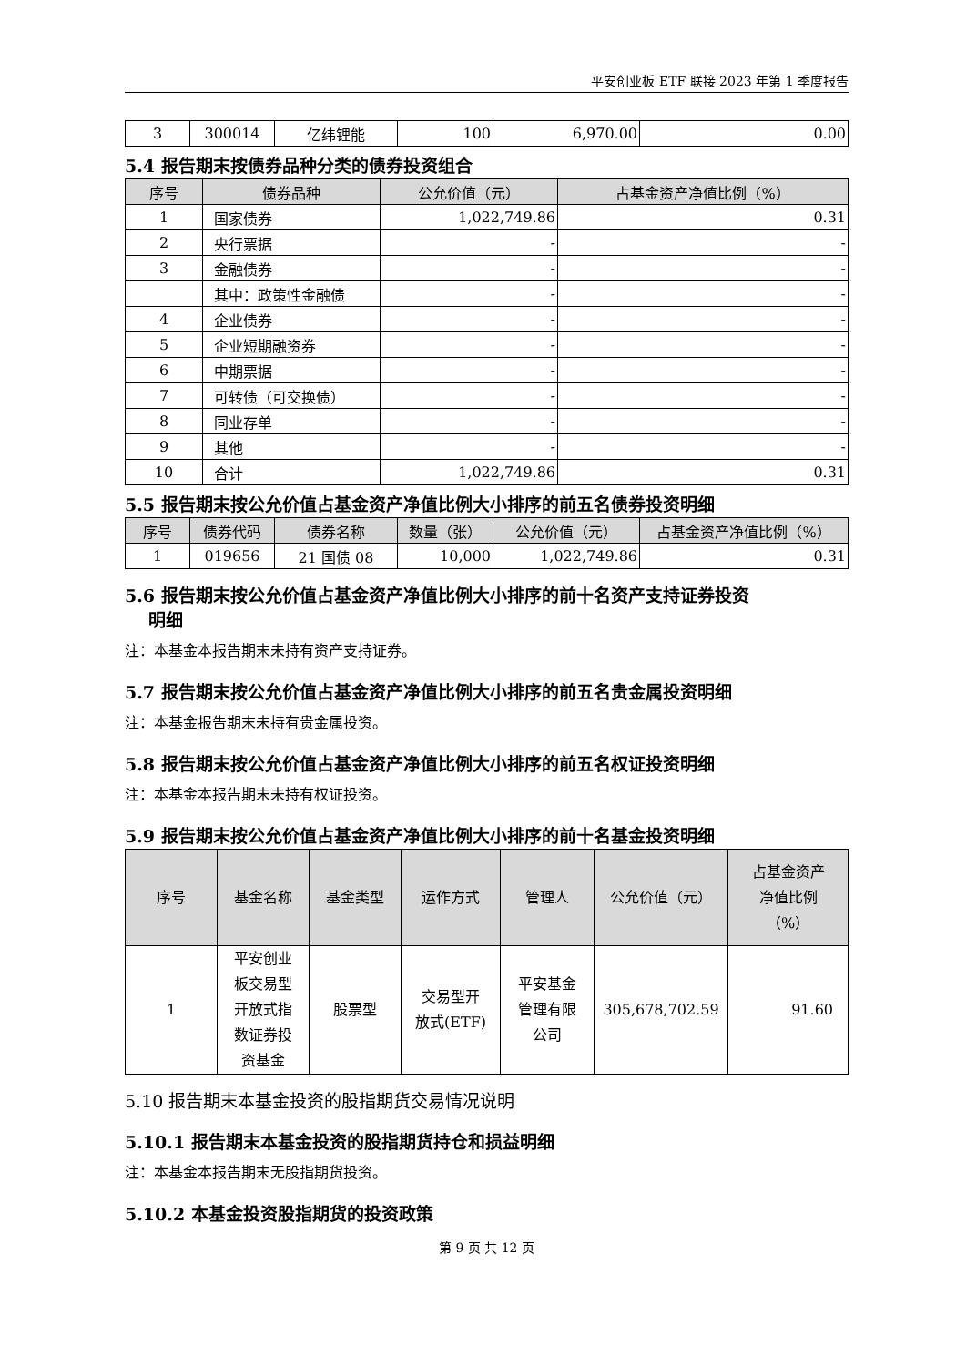平安创业板 ETF 联接 2023 年第 1 季度报告
| 3 | 300014 | 亿纬锂能 | 100 | 6,970.00 | 0.00 |
5.4 报告期末按债券品种分类的债券投资组合
| 序号 | 债券品种 | 公允价值（元） | 占基金资产净值比例（%） |
| --- | --- | --- | --- |
| 1 | 国家债券 | 1,022,749.86 | 0.31 |
| 2 | 央行票据 | - | - |
| 3 | 金融债券 | - | - |
| | 其中：政策性金融债 | - | - |
| 4 | 企业债券 | - | - |
| 5 | 企业短期融资券 | - | - |
| 6 | 中期票据 | - | - |
| 7 | 可转债（可交换债） | - | - |
| 8 | 同业存单 | - | - |
| 9 | 其他 | - | - |
| 10 | 合计 | 1,022,749.86 | 0.31 |
5.5 报告期末按公允价值占基金资产净值比例大小排序的前五名债券投资明细
| 序号 | 债券代码 | 债券名称 | 数量（张） | 公允价值（元） | 占基金资产净值比例（%） |
| --- | --- | --- | --- | --- | --- |
| 1 | 019656 | 21 国债 08 | 10,000 | 1,022,749.86 | 0.31 |
5.6 报告期末按公允价值占基金资产净值比例大小排序的前十名资产支持证券投资
明细
注：本基金本报告期末未持有资产支持证券。
5.7 报告期末按公允价值占基金资产净值比例大小排序的前五名贵金属投资明细
注：本基金报告期末未持有贵金属投资。
5.8 报告期末按公允价值占基金资产净值比例大小排序的前五名权证投资明细
注：本基金本报告期末未持有权证投资。
5.9 报告期末按公允价值占基金资产净值比例大小排序的前十名基金投资明细
| 序号 | 基金名称 | 基金类型 | 运作方式 | 管理人 | 公允价值（元） | 占基金资产 净值比例 （%） |
| --- | --- | --- | --- | --- | --- | --- |
| 1 | 平安创业 板交易型 开放式指 数证券投 资基金 | 股票型 | 交易型开 放式(ETF) | 平安基金 管理有限 公司 | 305,678,702.59 | 91.60 |
5.10 报告期末本基金投资的股指期货交易情况说明
5.10.1 报告期末本基金投资的股指期货持仓和损益明细
注：本基金本报告期末无股指期货投资。
5.10.2 本基金投资股指期货的投资政策
第 9 页 共 12 页